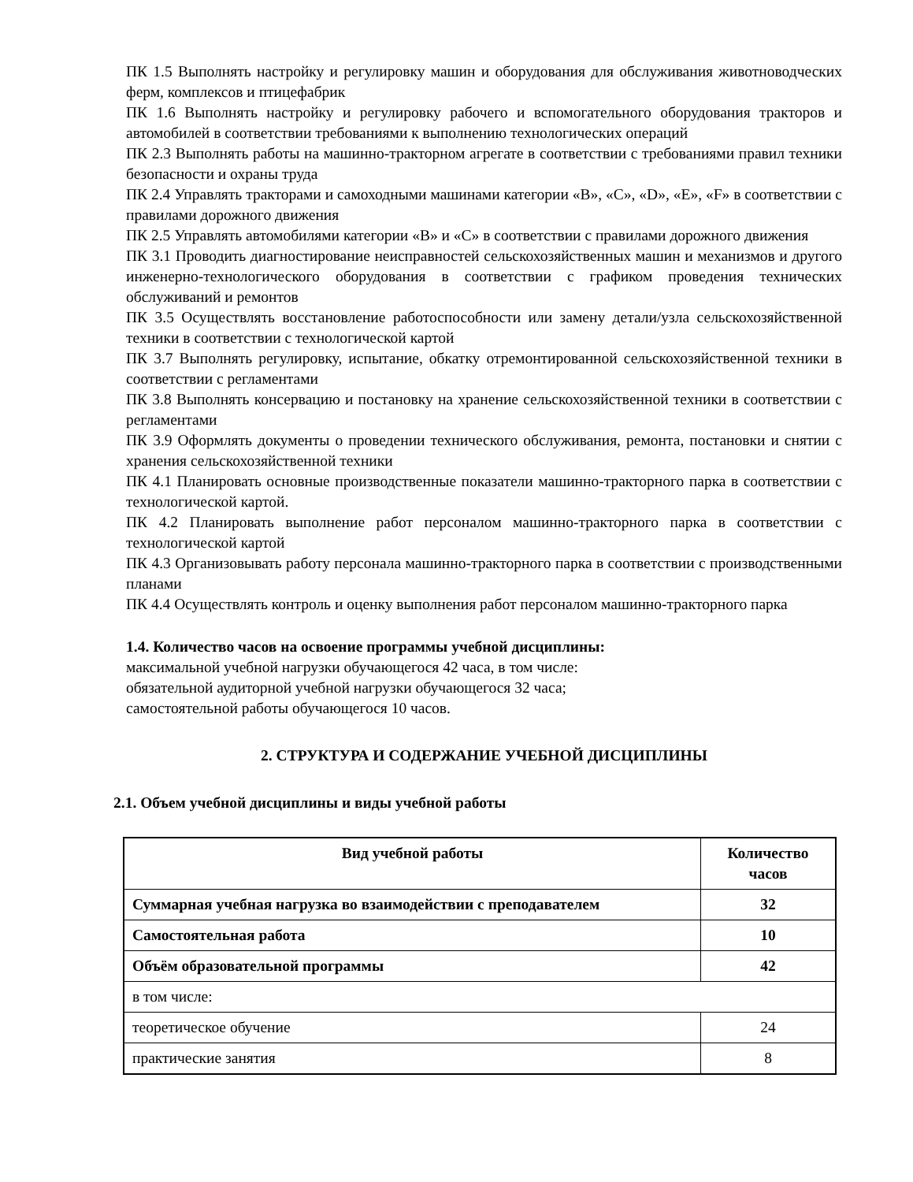ПК 1.5 Выполнять настройку и регулировку машин и оборудования для обслуживания животноводческих ферм, комплексов и птицефабрик
ПК 1.6 Выполнять настройку и регулировку рабочего и вспомогательного оборудования тракторов и автомобилей в соответствии требованиями к выполнению технологических операций
ПК 2.3 Выполнять работы на машинно-тракторном агрегате в соответствии с требованиями правил техники безопасности и охраны труда
ПК 2.4 Управлять тракторами и самоходными машинами категории «B», «C», «D», «E», «F» в соответствии с правилами дорожного движения
ПК 2.5 Управлять автомобилями категории «B» и «C» в соответствии с правилами дорожного движения
ПК 3.1 Проводить диагностирование неисправностей сельскохозяйственных машин и механизмов и другого инженерно-технологического оборудования в соответствии с графиком проведения технических обслуживаний и ремонтов
ПК 3.5 Осуществлять восстановление работоспособности или замену детали/узла сельскохозяйственной техники в соответствии с технологической картой
ПК 3.7 Выполнять регулировку, испытание, обкатку отремонтированной сельскохозяйственной техники в соответствии с регламентами
ПК 3.8 Выполнять консервацию и постановку на хранение сельскохозяйственной техники в соответствии с регламентами
ПК 3.9 Оформлять документы о проведении технического обслуживания, ремонта, постановки и снятии с хранения сельскохозяйственной техники
ПК 4.1 Планировать основные производственные показатели машинно-тракторного парка в соответствии с технологической картой.
ПК 4.2 Планировать выполнение работ персоналом машинно-тракторного парка в соответствии с технологической картой
ПК 4.3 Организовывать работу персонала машинно-тракторного парка в соответствии с производственными планами
ПК 4.4 Осуществлять контроль и оценку выполнения работ персоналом машинно-тракторного парка
1.4. Количество часов на освоение программы учебной дисциплины:
максимальной учебной нагрузки обучающегося 42 часа, в том числе:
обязательной аудиторной учебной нагрузки обучающегося 32 часа;
самостоятельной работы обучающегося 10 часов.
2. СТРУКТУРА И СОДЕРЖАНИЕ УЧЕБНОЙ ДИСЦИПЛИНЫ
2.1. Объем учебной дисциплины и виды учебной работы
| Вид учебной работы | Количество часов |
| --- | --- |
| Суммарная учебная нагрузка во взаимодействии с преподавателем | 32 |
| Самостоятельная работа | 10 |
| Объём образовательной программы | 42 |
| в том числе: | |
| теоретическое обучение | 24 |
| практические занятия | 8 |